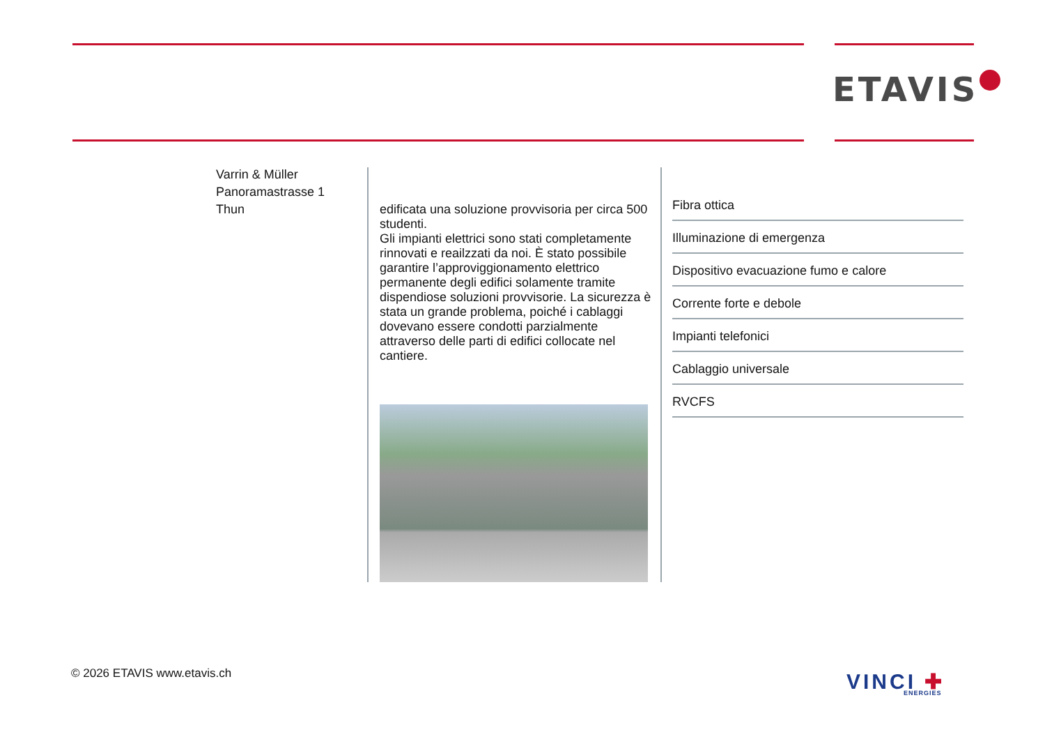ETAVIS
Varrin & Müller
Panoramastrasse 1
Thun
edificata una soluzione provvisoria per circa 500 studenti.
Gli impianti elettrici sono stati completamente rinnovati e reailzzati da noi. È stato possibile garantire l’approviggionamento elettrico permanente degli edifici solamente tramite dispendiose soluzioni provvisorie. La sicurezza è stata un grande problema, poiché i cablaggi dovevano essere condotti parzialmente attraverso delle parti di edifici collocate nel cantiere.
Fibra ottica
Illuminazione di emergenza
Dispositivo evacuazione fumo e calore
Corrente forte e debole
Impianti telefonici
Cablaggio universale
RVCFS
© 2026 ETAVIS www.etavis.ch VINCI ✚
ENERGIES